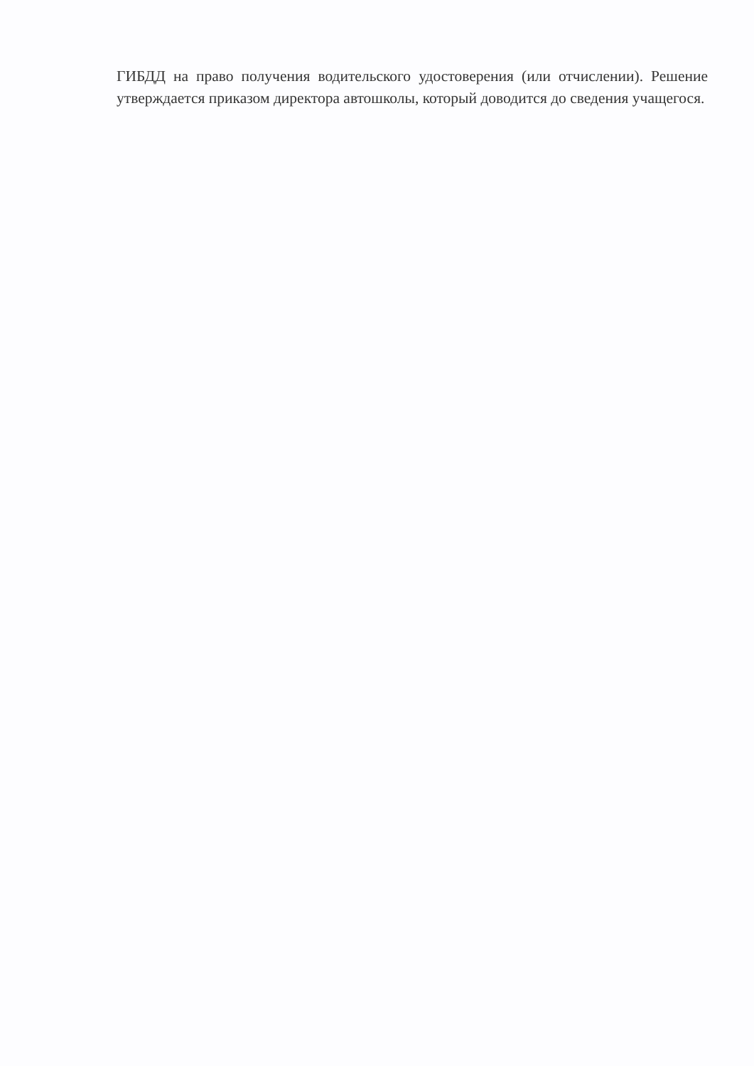ГИБДД на право получения водительского удостоверения (или отчислении). Решение утверждается приказом директора автошколы, который доводится до сведения учащегося.